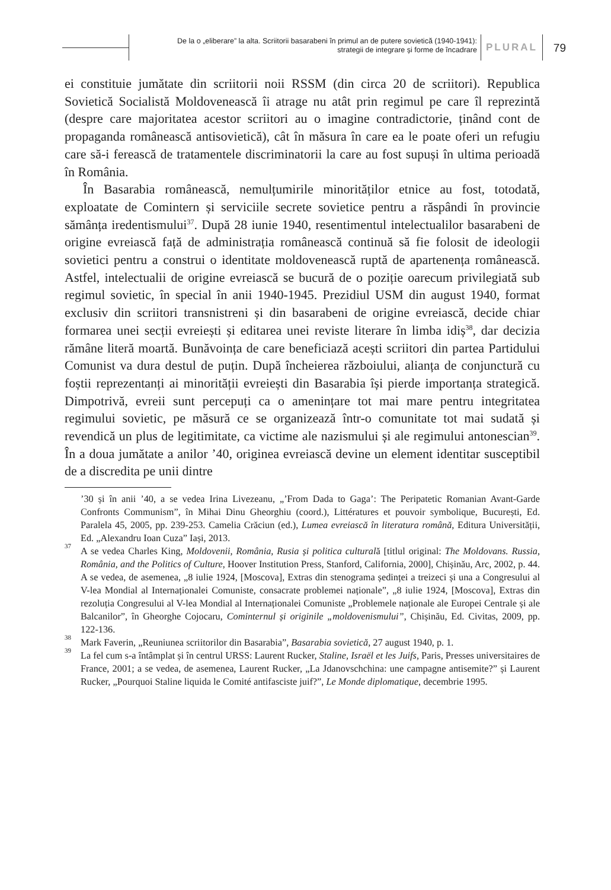De la o „eliberare” la alta. Scriitorii basarabeni în primul an de putere sovietică (1940-1941):
strategii de integrare și forme de încadrare
PLURAL 79
ei constituie jumătate din scriitorii noii RSSM (din circa 20 de scriitori). Republica Sovietică Socialistă Moldovenească îi atrage nu atât prin regimul pe care îl reprezintă (despre care majoritatea acestor scriitori au o imagine contradictorie, ținând cont de propaganda românească antisovietică), cât în măsura în care ea le poate oferi un refugiu care să-i ferească de tratamentele discriminatorii la care au fost supuși în ultima perioadă în România.
În Basarabia românească, nemulțumirile minorităților etnice au fost, totodată, exploatate de Comintern și serviciile secrete sovietice pentru a răspândi în provincie sămânța iredentismului<sup>37</sup>. După 28 iunie 1940, resentimentul intelectualilor basarabeni de origine evreiască față de administrația românească continuă să fie folosit de ideologii sovietici pentru a construi o identitate moldovenească ruptă de apartenența românească. Astfel, intelectualii de origine evreiască se bucură de o poziție oarecum privilegiată sub regimul sovietic, în special în anii 1940-1945. Prezidiul USM din august 1940, format exclusiv din scriitori transnistreni și din basarabeni de origine evreiască, decide chiar formarea unei secții evreiești și editarea unei reviste literare în limba idiș<sup>38</sup>, dar decizia rămâne literă moartă. Bunăvoința de care beneficiază acești scriitori din partea Partidului Comunist va dura destul de puțin. După încheierea războiului, alianța de conjunctură cu foștii reprezentanți ai minorității evreiești din Basarabia își pierde importanța strategică. Dimpotrivă, evreii sunt percepuți ca o amenințare tot mai mare pentru integritatea regimului sovietic, pe măsură ce se organizează într-o comunitate tot mai sudată și revendică un plus de legitimitate, ca victime ale nazismului și ale regimului antonescian<sup>39</sup>. În a doua jumătate a anilor ’40, originea evreiască devine un element identitar susceptibil de a discredita pe unii dintre
’30 și în anii ’40, a se vedea Irina Livezeanu, „’From Dada to Gaga’: The Peripatetic Romanian Avant-Garde Confronts Communism”, în Mihai Dinu Gheorghiu (coord.), Littératures et pouvoir symbolique, București, Ed. Paralela 45, 2005, pp. 239-253. Camelia Crăciun (ed.), Lumea evreiască în literatura română, Editura Universității, Ed. „Alexandru Ioan Cuza” Iași, 2013.
<sup>37</sup> A se vedea Charles King, Moldovenii, România, Rusia și politica culturală [titlul original: The Moldovans. Russia, România, and the Politics of Culture, Hoover Institution Press, Stanford, California, 2000], Chișinău, Arc, 2002, p. 44. A se vedea, de asemenea, „8 iulie 1924, [Moscova], Extras din stenograma ședinței a treizeci și una a Congresului al V-lea Mondial al Internaționalei Comuniste, consacrate problemei naționale”, „8 iulie 1924, [Moscova], Extras din rezoluția Congresului al V-lea Mondial al Internaționalei Comuniste „Problemele naționale ale Europei Centrale și ale Balcanilor”, în Gheorghe Cojocaru, Cominternul și originile „moldovenismului”, Chișinău, Ed. Civitas, 2009, pp. 122-136.
<sup>38</sup> Mark Faverin, „Reuniunea scriitorilor din Basarabia”, Basarabia sovietică, 27 august 1940, p. 1.
<sup>39</sup> La fel cum s-a întâmplat și în centrul URSS: Laurent Rucker, Staline, Israël et les Juifs, Paris, Presses universitaires de France, 2001; a se vedea, de asemenea, Laurent Rucker, „La Jdanovschchina: une campagne antisemite?” și Laurent Rucker, „Pourquoi Staline liquida le Comité antifasciste juif?”, Le Monde diplomatique, decembrie 1995.